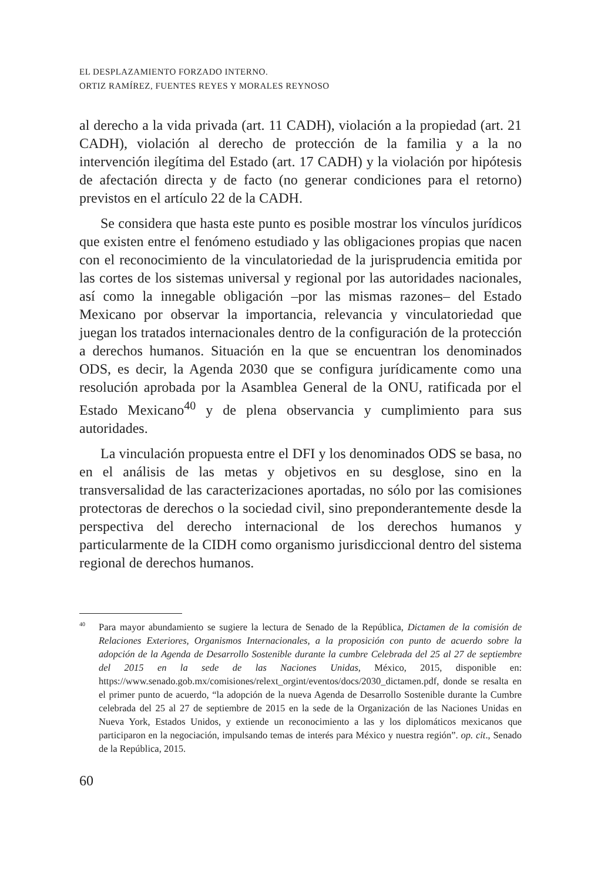EL DESPLAZAMIENTO FORZADO INTERNO.
ORTIZ RAMÍREZ, FUENTES REYES Y MORALES REYNOSO
al derecho a la vida privada (art. 11 CADH), violación a la propiedad (art. 21 CADH), violación al derecho de protección de la familia y a la no intervención ilegítima del Estado (art. 17 CADH) y la violación por hipótesis de afectación directa y de facto (no generar condiciones para el retorno) previstos en el artículo 22 de la CADH.
Se considera que hasta este punto es posible mostrar los vínculos jurídicos que existen entre el fenómeno estudiado y las obligaciones propias que nacen con el reconocimiento de la vinculatoriedad de la jurisprudencia emitida por las cortes de los sistemas universal y regional por las autoridades nacionales, así como la innegable obligación –por las mismas razones– del Estado Mexicano por observar la importancia, re­levancia y vinculatoriedad que juegan los tratados internacionales dentro de la configuración de la protección a derechos humanos. Situación en la que se encuentran los denominados ODS, es decir, la Agenda 2030 que se configura jurídicamente como una resolución aprobada por la Asamblea General de la ONU, ratificada por el Estado Mexicano<sup>40</sup> y de plena observancia y cumplimiento para sus autoridades.
La vinculación propuesta entre el DFI y los denominados ODS se basa, no en el análisis de las metas y objetivos en su desglose, sino en la transversalidad de las caracterizaciones aportadas, no sólo por las comi­siones protectoras de derechos o la sociedad civil, sino preponderante­mente desde la perspectiva del derecho internacional de los derechos humanos y particularmente de la CIDH como organismo jurisdiccional dentro del sistema regional de derechos humanos.
<sup>40</sup> Para mayor abundamiento se sugiere la lectura de Senado de la República, Dictamen de la comisión de Relaciones Exteriores, Organismos Internacionales, a la proposición con punto de acuerdo sobre la adopción de la Agenda de Desarrollo Sostenible durante la cumbre Celebrada del 25 al 27 de septiembre del 2015 en la sede de las Naciones Unidas, México, 2015, disponible en: https://www.senado.gob.mx/comisiones/relext_orgint/eventos/docs/2030_dictamen.pdf, donde se resalta en el primer punto de acuerdo, “la adopción de la nueva Agenda de Desarrollo Sostenible durante la Cumbre celebrada del 25 al 27 de septiembre de 2015 en la sede de la Organización de las Naciones Unidas en Nueva York, Estados Unidos, y extiende un reconocimiento a las y los diplomáticos mexicanos que participaron en la negociación, impulsando temas de interés para México y nuestra región”. op. cit., Senado de la República, 2015.
60